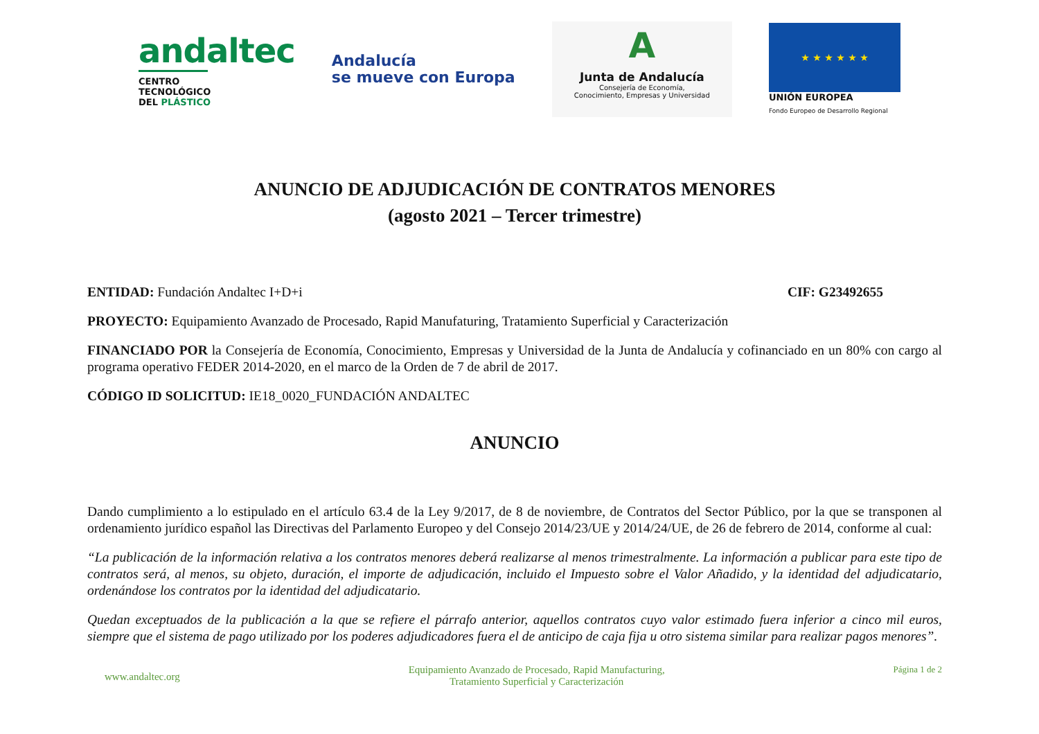andaltec
CENTRO TECNOLÓGICO
DEL PLÁSTICO
Andalucía
se mueve con Europa
A
Junta de Andalucía
Consejería de Economía,
Conocimiento, Empresas y Universidad
★ ★ ★ ★ ★ ★
UNIÓN EUROPEA
Fondo Europeo de Desarrollo Regional
ANUNCIO DE ADJUDICACIÓN DE CONTRATOS MENORES
(agosto 2021 – Tercer trimestre)
ENTIDAD: Fundación Andaltec I+D+i
CIF: G23492655
PROYECTO: Equipamiento Avanzado de Procesado, Rapid Manufaturing, Tratamiento Superficial y Caracterización
FINANCIADO POR la Consejería de Economía, Conocimiento, Empresas y Universidad de la Junta de Andalucía y cofinanciado en un 80% con cargo al programa operativo FEDER 2014-2020, en el marco de la Orden de 7 de abril de 2017.
CÓDIGO ID SOLICITUD: IE18_0020_FUNDACIÓN ANDALTEC
ANUNCIO
Dando cumplimiento a lo estipulado en el artículo 63.4 de la Ley 9/2017, de 8 de noviembre, de Contratos del Sector Público, por la que se transponen al ordenamiento jurídico español las Directivas del Parlamento Europeo y del Consejo 2014/23/UE y 2014/24/UE, de 26 de febrero de 2014, conforme al cual:
“La publicación de la información relativa a los contratos menores deberá realizarse al menos trimestralmente. La información a publicar para este tipo de contratos será, al menos, su objeto, duración, el importe de adjudicación, incluido el Impuesto sobre el Valor Añadido, y la identidad del adjudicatario, ordenándose los contratos por la identidad del adjudicatario.
Quedan exceptuados de la publicación a la que se refiere el párrafo anterior, aquellos contratos cuyo valor estimado fuera inferior a cinco mil euros, siempre que el sistema de pago utilizado por los poderes adjudicadores fuera el de anticipo de caja fija u otro sistema similar para realizar pagos menores”.
www.andaltec.org
Equipamiento Avanzado de Procesado, Rapid Manufacturing,
Tratamiento Superficial y Caracterización
Página 1 de 2